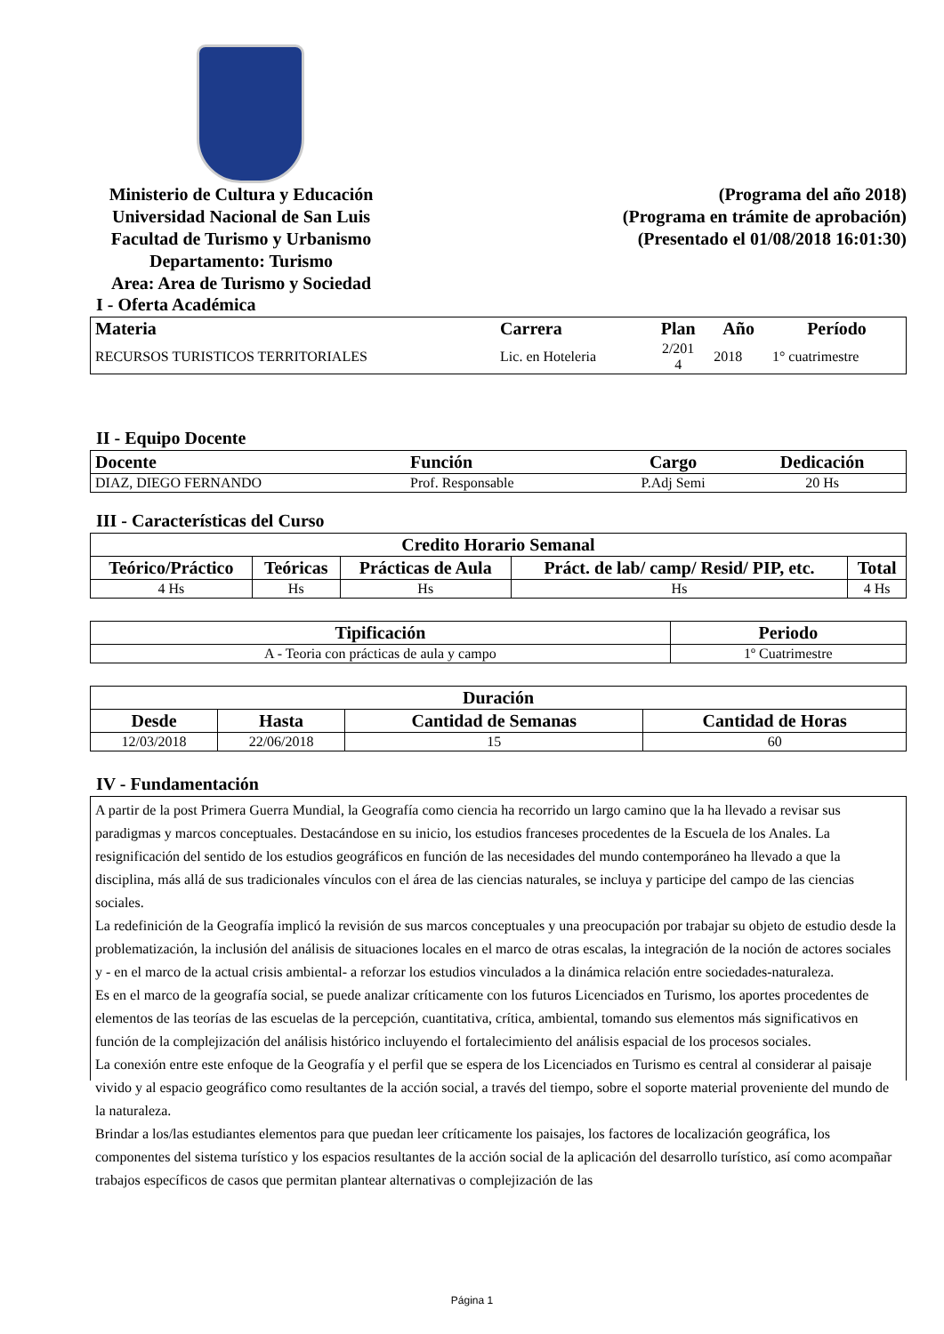Ministerio de Cultura y Educación
Universidad Nacional de San Luis
Facultad de Turismo y Urbanismo
Departamento: Turismo
Area: Area de Turismo y Sociedad
(Programa del año 2018)
(Programa en trámite de aprobación)
(Presentado el 01/08/2018 16:01:30)
I - Oferta Académica
| Materia | Carrera | Plan | Año | Período |
| --- | --- | --- | --- | --- |
| RECURSOS TURISTICOS TERRITORIALES | Lic. en Hoteleria | 2/201 4 | 2018 | 1° cuatrimestre |
II - Equipo Docente
| Docente | Función | Cargo | Dedicación |
| --- | --- | --- | --- |
| DIAZ, DIEGO FERNANDO | Prof. Responsable | P.Adj Semi | 20 Hs |
III - Características del Curso
| Credito Horario Semanal | | | | |
| --- | --- | --- | --- | --- |
| Teórico/Práctico | Teóricas | Prácticas de Aula | Práct. de lab/ camp/ Resid/ PIP, etc. | Total |
| 4 Hs | Hs | Hs | Hs | 4 Hs |
| Tipificación | Periodo |
| --- | --- |
| A - Teoria con prácticas de aula y campo | 1º Cuatrimestre |
| Duración | | | |
| --- | --- | --- | --- |
| Desde | Hasta | Cantidad de Semanas | Cantidad de Horas |
| 12/03/2018 | 22/06/2018 | 15 | 60 |
IV - Fundamentación
A partir de la post Primera Guerra Mundial, la Geografía como ciencia ha recorrido un largo camino que la ha llevado a revisar sus paradigmas y marcos conceptuales. Destacándose en su inicio, los estudios franceses procedentes de la Escuela de los Anales. La resignificación del sentido de los estudios geográficos en función de las necesidades del mundo contemporáneo ha llevado a que la disciplina, más allá de sus tradicionales vínculos con el área de las ciencias naturales, se incluya y participe del campo de las ciencias sociales.
La redefinición de la Geografía implicó la revisión de sus marcos conceptuales y una preocupación por trabajar su objeto de estudio desde la problematización, la inclusión del análisis de situaciones locales en el marco de otras escalas, la integración de la noción de actores sociales y - en el marco de la actual crisis ambiental- a reforzar los estudios vinculados a la dinámica relación entre sociedades-naturaleza.
Es en el marco de la geografía social, se puede analizar críticamente con los futuros Licenciados en Turismo, los aportes procedentes de elementos de las teorías de las escuelas de la percepción, cuantitativa, crítica, ambiental, tomando sus elementos más significativos en función de la complejización del análisis histórico incluyendo el fortalecimiento del análisis espacial de los procesos sociales.
La conexión entre este enfoque de la Geografía y el perfil que se espera de los Licenciados en Turismo es central al considerar al paisaje vivido y al espacio geográfico como resultantes de la acción social, a través del tiempo, sobre el soporte material proveniente del mundo de la naturaleza.
Brindar a los/las estudiantes elementos para que puedan leer críticamente los paisajes, los factores de localización geográfica, los componentes del sistema turístico y los espacios resultantes de la acción social de la aplicación del desarrollo turístico, así como acompañar trabajos específicos de casos que permitan plantear alternativas o complejización de las
Página 1